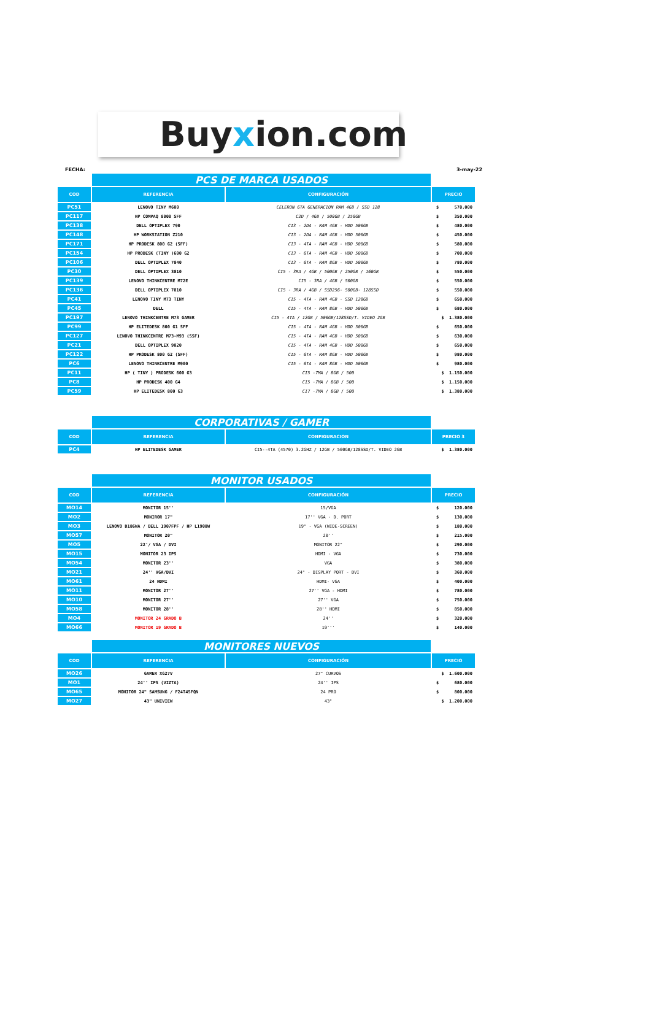Buyxion.com
FECHA: 3-may-22
| | PCS DE MARCA USADOS | | |
| COD | REFERENCIA | CONFIGURACIÓN | PRECIO |
| PC51 | LENOVO TINY M600 | CELERON 6TA GENERACION RAM 4GB / SSD 128 | $ 570.000 |
| PC117 | HP COMPAQ 8000 SFF | C2D / 4GB / 500GB / 250GB | $ 350.000 |
| PC138 | DELL OPTIPLEX 790 | CI3 - 2DA - RAM 4GB - HDD 500GB | $ 480.000 |
| PC148 | HP WORKSTATION Z210 | CI3 - 2DA - RAM 4GB - HDD 500GB | $ 450.000 |
| PC171 | HP PRODESK 800 G2 (SFF) | CI3 - 4TA - RAM 4GB - HDD 500GB | $ 580.000 |
| PC154 | HP PRODESK (TINY )600 G2 | CI3 - 6TA - RAM 4GB - HDD 500GB | $ 700.000 |
| PC106 | DELL OPTIPLEX 7040 | CI3 - 6TA - RAM 8GB - HDD 500GB | $ 780.000 |
| PC30 | DELL OPTIPLEX 3010 | CI5 - 3RA / 4GB / 500GB / 250GB / 160GB | $ 550.000 |
| PC139 | LENOVO THINKCENTRE M72E | CI5 - 3RA / 4GB / 500GB | $ 550.000 |
| PC136 | DELL OPTIPLEX 7010 | CI5 - 3RA / 4GB / SSD256- 500GB- 128SSD | $ 550.000 |
| PC41 | LENOVO TINY M73 TINY | CI5 - 4TA - RAM 4GB - SSD 128GB | $ 650.000 |
| PC45 | DELL | CI5 - 4TA - RAM 8GB - HDD 500GB | $ 680.000 |
| PC197 | LENOVO THINKCENTRE M73 GAMER | CI5 - 4TA / 12GB / 500GB/128SSD/T. VIDEO 2GB | $ 1.380.000 |
| PC99 | HP ELITEDESK 800 G1 SFF | CI5 - 4TA - RAM 4GB - HDD 500GB | $ 650.000 |
| PC127 | LENOVO THINKCENTRE M73-M93 (SSF) | CI5 - 4TA - RAM 4GB - HDD 500GB | $ 630.000 |
| PC21 | DELL OPTIPLEX 9020 | CI5 - 4TA - RAM 4GB - HDD 500GB | $ 650.000 |
| PC122 | HP PRODESK 800 G2 (SFF) | CI5 - 6TA - RAM 8GB - HDD 500GB | $ 980.000 |
| PC6 | LENOVO THINKCENTRE M900 | CI5 - 6TA - RAM 8GB - HDD 500GB | $ 980.000 |
| PC11 | HP ( TINY ) PRODESK 600 G3 | CI5 -7MA / 8GB / 500 | $ 1.150.000 |
| PC8 | HP PRODESK 400 G4 | CI5 -7MA / 8GB / 500 | $ 1.150.000 |
| PC59 | HP ELITEDESK 800 G3 | CI7 -7MA / 8GB / 500 | $ 1.380.000 |
| | CORPORATIVAS / GAMER | | |
| COD | REFERENCIA | CONFIGURACION | PRECIO 3 |
| PC4 | HP ELITEDESK GAMER | CI5--4TA (4570) 3.2GHZ / 12GB / 500GB/128SSD/T. VIDEO 2GB | $ 1.380.000 |
| | MONITOR USADOS | | |
| COD | REFERENCIA | CONFIGURACIÓN | PRECIO |
| MO14 | MONITOR 15'' | 15/VGA | $ 120.000 |
| MO2 | MONIROR 17" | 17'' VGA - D. PORT | $ 130.000 |
| MO3 | LENOVO D186WA / DELL 1907FPF / HP L1908W | 19" - VGA (WIDE-SCREEN) | $ 180.000 |
| MO57 | MONITOR 20" | 20'' | $ 215.000 |
| MO5 | 22'/ VGA / DVI | MONITOR 22" | $ 290.000 |
| MO15 | MONITOR 23 IPS | HDMI - VGA | $ 730.000 |
| MO54 | MONITOR 23'' | VGA | $ 380.000 |
| MO21 | 24'' VGA/DVI | 24" - DISPLAY PORT - DVI | $ 360.000 |
| MO61 | 24 HDMI | HDMI- VGA | $ 400.000 |
| MO11 | MONITOR 27'' | 27'' VGA - HDMI | $ 780.000 |
| MO10 | MONITOR 27'' | 27'' VGA | $ 750.000 |
| MO58 | MONITOR 28'' | 28'' HDMI | $ 850.000 |
| MO4 | MONITOR 24 GRADO B | 24'' | $ 320.000 |
| MO66 | MONITOR 19 GRADO B | 19''' | $ 140.000 |
| | MONITORES NUEVOS | | |
| COD | REFERENCIA | CONFIGURACIÓN | PRECIO |
| MO26 | GAMER XG27V | 27" CURVOS | $ 1.600.000 |
| MO1 | 24'' IPS (VIZTA) | 24'' IPS | $ 680.000 |
| MO65 | MONITOR 24" SAMSUNG / F24T45FQN | 24 PRO | $ 800.000 |
| MO27 | 43" UNIVIEW | 43" | $ 1.200.000 |